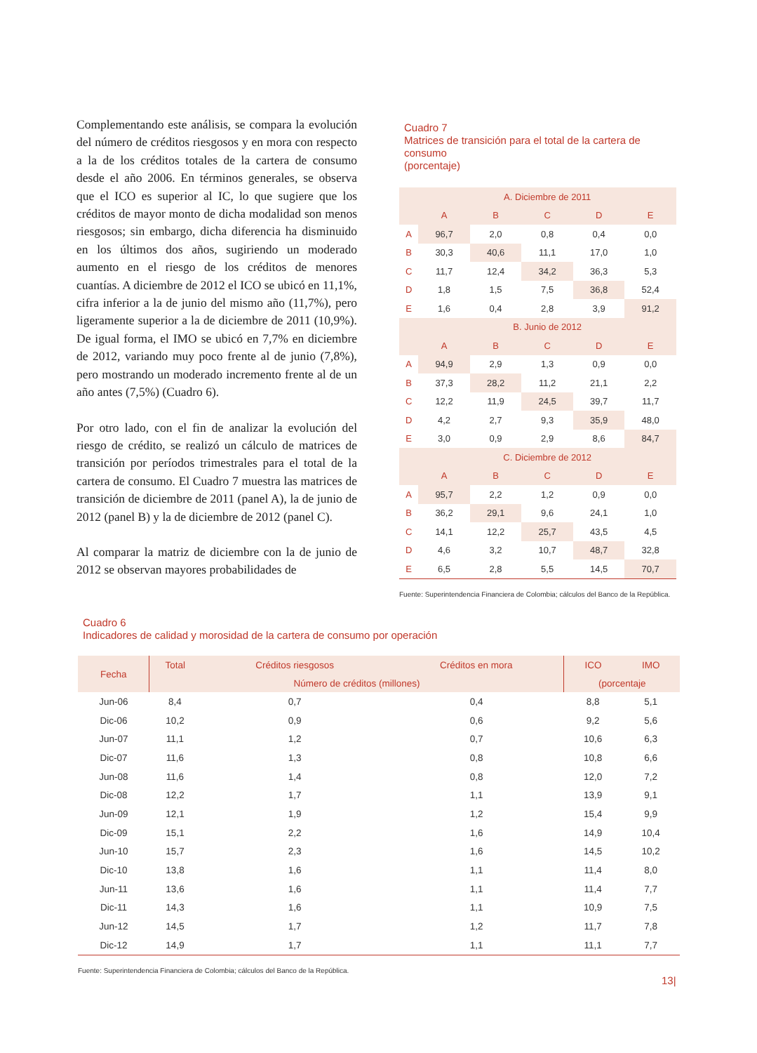Complementando este análisis, se compara la evolución del número de créditos riesgosos y en mora con respecto a la de los créditos totales de la cartera de consumo desde el año 2006. En términos generales, se observa que el ICO es superior al IC, lo que sugiere que los créditos de mayor monto de dicha modalidad son menos riesgosos; sin embargo, dicha diferencia ha disminuido en los últimos dos años, sugiriendo un moderado aumento en el riesgo de los créditos de menores cuantías. A diciembre de 2012 el ICO se ubicó en 11,1%, cifra inferior a la de junio del mismo año (11,7%), pero ligeramente superior a la de diciembre de 2011 (10,9%). De igual forma, el IMO se ubicó en 7,7% en diciembre de 2012, variando muy poco frente al de junio (7,8%), pero mostrando un moderado incremento frente al de un año antes (7,5%) (Cuadro 6).
Por otro lado, con el fin de analizar la evolución del riesgo de crédito, se realizó un cálculo de matrices de transición por períodos trimestrales para el total de la cartera de consumo. El Cuadro 7 muestra las matrices de transición de diciembre de 2011 (panel A), la de junio de 2012 (panel B) y la de diciembre de 2012 (panel C).
Al comparar la matriz de diciembre con la de junio de 2012 se observan mayores probabilidades de
Cuadro 7
Matrices de transición para el total de la cartera de consumo
(porcentaje)
| | A. Diciembre de 2011 | | | | |
| --- | --- | --- | --- | --- | --- |
| | A | B | C | D | E |
| A | 96,7 | 2,0 | 0,8 | 0,4 | 0,0 |
| B | 30,3 | 40,6 | 11,1 | 17,0 | 1,0 |
| C | 11,7 | 12,4 | 34,2 | 36,3 | 5,3 |
| D | 1,8 | 1,5 | 7,5 | 36,8 | 52,4 |
| E | 1,6 | 0,4 | 2,8 | 3,9 | 91,2 |
| | B. Junio de 2012 | | | | |
| | A | B | C | D | E |
| A | 94,9 | 2,9 | 1,3 | 0,9 | 0,0 |
| B | 37,3 | 28,2 | 11,2 | 21,1 | 2,2 |
| C | 12,2 | 11,9 | 24,5 | 39,7 | 11,7 |
| D | 4,2 | 2,7 | 9,3 | 35,9 | 48,0 |
| E | 3,0 | 0,9 | 2,9 | 8,6 | 84,7 |
| | C. Diciembre de 2012 | | | | |
| | A | B | C | D | E |
| A | 95,7 | 2,2 | 1,2 | 0,9 | 0,0 |
| B | 36,2 | 29,1 | 9,6 | 24,1 | 1,0 |
| C | 14,1 | 12,2 | 25,7 | 43,5 | 4,5 |
| D | 4,6 | 3,2 | 10,7 | 48,7 | 32,8 |
| E | 6,5 | 2,8 | 5,5 | 14,5 | 70,7 |
Fuente: Superintendencia Financiera de Colombia; cálculos del Banco de la República.
Cuadro 6
Indicadores de calidad y morosidad de la cartera de consumo por operación
| Fecha | Total | Créditos riesgosos | Créditos en mora | ICO | IMO |
| --- | --- | --- | --- | --- | --- |
| | Número de créditos (millones) | | | (porcentaje | |
| Jun-06 | 8,4 | 0,7 | 0,4 | 8,8 | 5,1 |
| Dic-06 | 10,2 | 0,9 | 0,6 | 9,2 | 5,6 |
| Jun-07 | 11,1 | 1,2 | 0,7 | 10,6 | 6,3 |
| Dic-07 | 11,6 | 1,3 | 0,8 | 10,8 | 6,6 |
| Jun-08 | 11,6 | 1,4 | 0,8 | 12,0 | 7,2 |
| Dic-08 | 12,2 | 1,7 | 1,1 | 13,9 | 9,1 |
| Jun-09 | 12,1 | 1,9 | 1,2 | 15,4 | 9,9 |
| Dic-09 | 15,1 | 2,2 | 1,6 | 14,9 | 10,4 |
| Jun-10 | 15,7 | 2,3 | 1,6 | 14,5 | 10,2 |
| Dic-10 | 13,8 | 1,6 | 1,1 | 11,4 | 8,0 |
| Jun-11 | 13,6 | 1,6 | 1,1 | 11,4 | 7,7 |
| Dic-11 | 14,3 | 1,6 | 1,1 | 10,9 | 7,5 |
| Jun-12 | 14,5 | 1,7 | 1,2 | 11,7 | 7,8 |
| Dic-12 | 14,9 | 1,7 | 1,1 | 11,1 | 7,7 |
Fuente: Superintendencia Financiera de Colombia; cálculos del Banco de la República.
13|